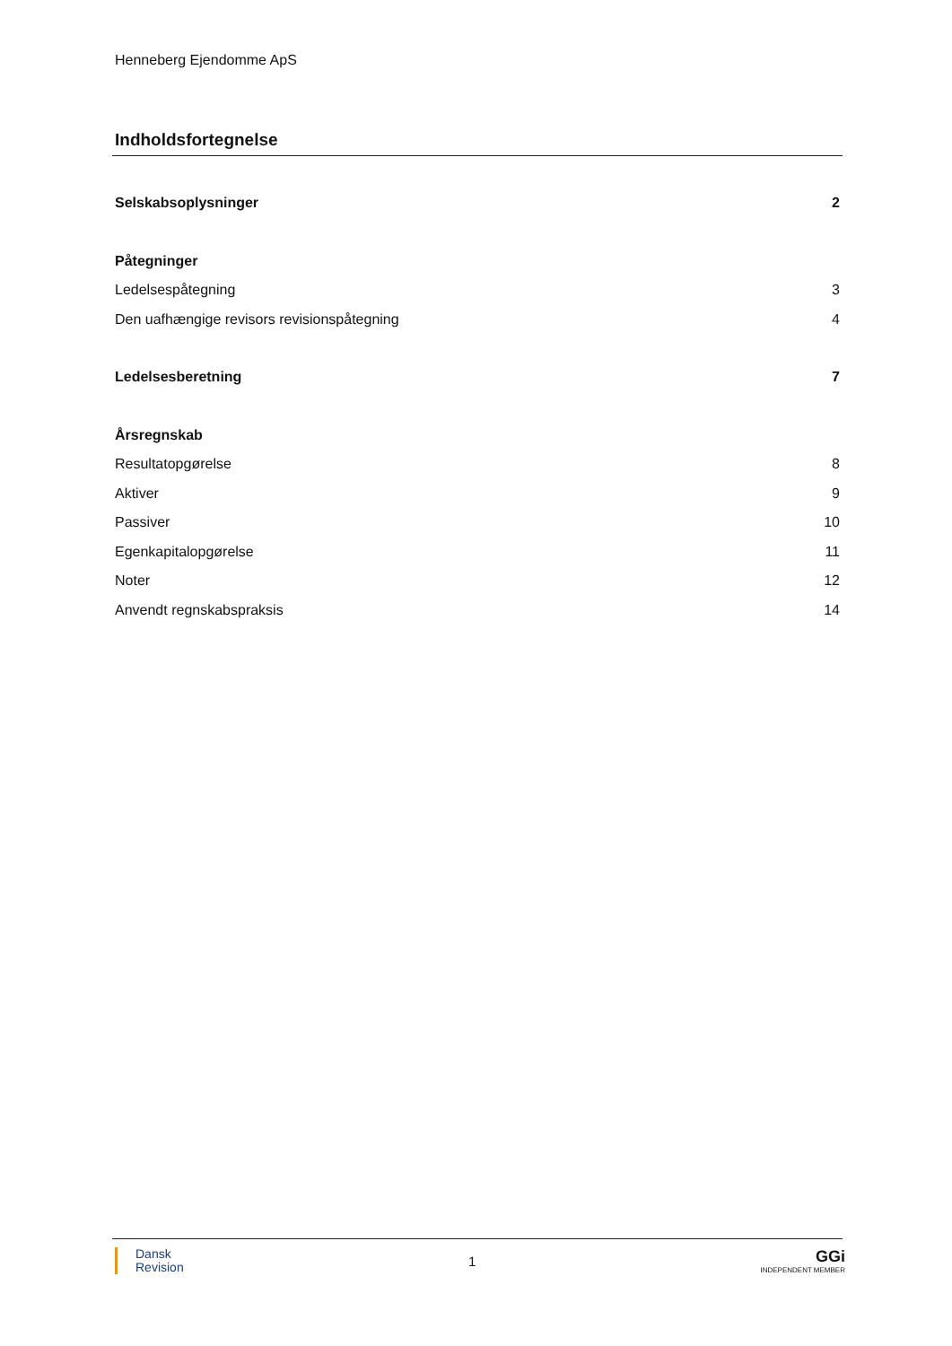Henneberg Ejendomme ApS
Indholdsfortegnelse
Selskabsoplysninger 2
Påtegninger
Ledelsespåtegning 3
Den uafhængige revisors revisionspåtegning 4
Ledelsesberetning 7
Årsregnskab
Resultatopgørelse 8
Aktiver 9
Passiver 10
Egenkapitalopgørelse 11
Noter 12
Anvendt regnskabspraksis 14
Dansk
Revision
1
GGi
INDEPENDENT MEMBER